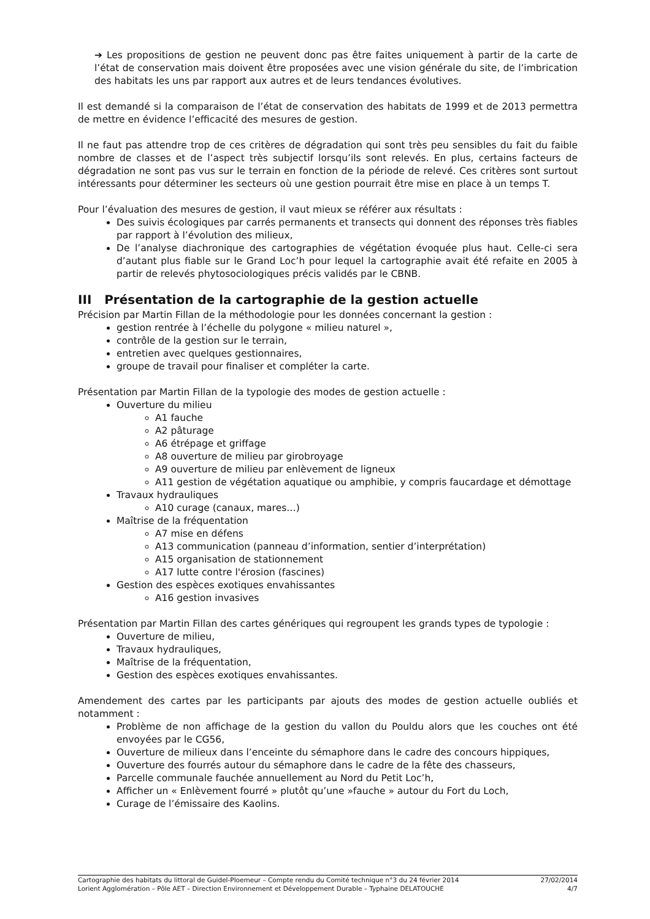➔ Les propositions de gestion ne peuvent donc pas être faites uniquement à partir de la carte de l’état de conservation mais doivent être proposées avec une vision générale du site, de l’imbrication des habitats les uns par rapport aux autres et de leurs tendances évolutives.
Il est demandé si la comparaison de l’état de conservation des habitats de 1999 et de 2013 permettra de mettre en évidence l’efficacité des mesures de gestion.
Il ne faut pas attendre trop de ces critères de dégradation qui sont très peu sensibles du fait du faible nombre de classes et de l’aspect très subjectif lorsqu’ils sont relevés. En plus, certains facteurs de dégradation ne sont pas vus sur le terrain en fonction de la période de relevé. Ces critères sont surtout intéressants pour déterminer les secteurs où une gestion pourrait être mise en place à un temps T.
Pour l’évaluation des mesures de gestion, il vaut mieux se référer aux résultats :
Des suivis écologiques par carrés permanents et transects qui donnent des réponses très fiables par rapport à l’évolution des milieux,
De l’analyse diachronique des cartographies de végétation évoquée plus haut. Celle-ci sera d’autant plus fiable sur le Grand Loc’h pour lequel la cartographie avait été refaite en 2005 à partir de relevés phytosociologiques précis validés par le CBNB.
III Présentation de la cartographie de la gestion actuelle
Précision par Martin Fillan de la méthodologie pour les données concernant la gestion :
gestion rentrée à l’échelle du polygone « milieu naturel »,
contrôle de la gestion sur le terrain,
entretien avec quelques gestionnaires,
groupe de travail pour finaliser et compléter la carte.
Présentation par Martin Fillan de la typologie des modes de gestion actuelle :
Ouverture du milieu
A1 fauche
A2 pâturage
A6 étrépage et griffage
A8 ouverture de milieu par girobroyage
A9 ouverture de milieu par enlèvement de ligneux
A11 gestion de végétation aquatique ou amphibie, y compris faucardage et démottage
Travaux hydrauliques
A10 curage (canaux, mares…)
Maîtrise de la fréquentation
A7 mise en défens
A13 communication (panneau d’information, sentier d’interprétation)
A15 organisation de stationnement
A17 lutte contre l'érosion (fascines)
Gestion des espèces exotiques envahissantes
A16 gestion invasives
Présentation par Martin Fillan des cartes génériques qui regroupent les grands types de typologie :
Ouverture de milieu,
Travaux hydrauliques,
Maîtrise de la fréquentation,
Gestion des espèces exotiques envahissantes.
Amendement des cartes par les participants par ajouts des modes de gestion actuelle oubliés et notamment :
Problème de non affichage de la gestion du vallon du Pouldu alors que les couches ont été envoyées par le CG56,
Ouverture de milieux dans l’enceinte du sémaphore dans le cadre des concours hippiques,
Ouverture des fourrés autour du sémaphore dans le cadre de la fête des chasseurs,
Parcelle communale fauchée annuellement au Nord du Petit Loc’h,
Afficher un « Enlèvement fourré » plutôt qu’une »fauche » autour du Fort du Loch,
Curage de l’émissaire des Kaolins.
Cartographie des habitats du littoral de Guidel-Ploemeur – Compte rendu du Comité technique n°3 du 24 février 2014 27/02/2014
Lorient Agglomération – Pôle AET – Direction Environnement et Développement Durable – Typhaine DELATOUCHE 4/7